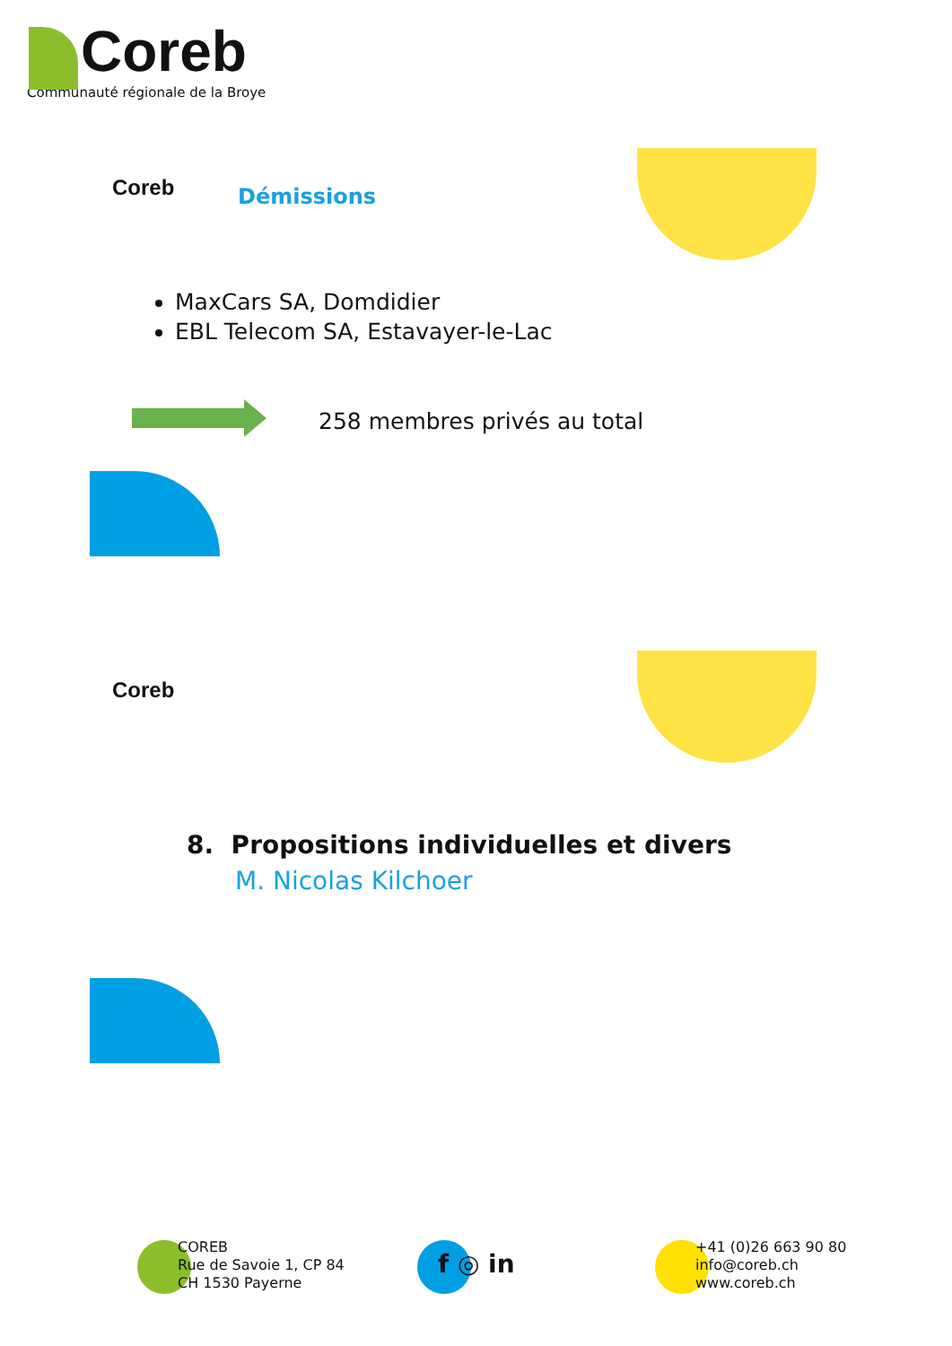Coreb
Communauté régionale de la Broye
Coreb
Démissions
MaxCars SA, Domdidier
EBL Telecom SA, Estavayer-le-Lac
258 membres privés au total
Coreb
8. Propositions individuelles et divers
M. Nicolas Kilchoer
COREB
Rue de Savoie 1, CP 84
CH 1530 Payerne
f ◎ in
+41 (0)26 663 90 80
info@coreb.ch
www.coreb.ch